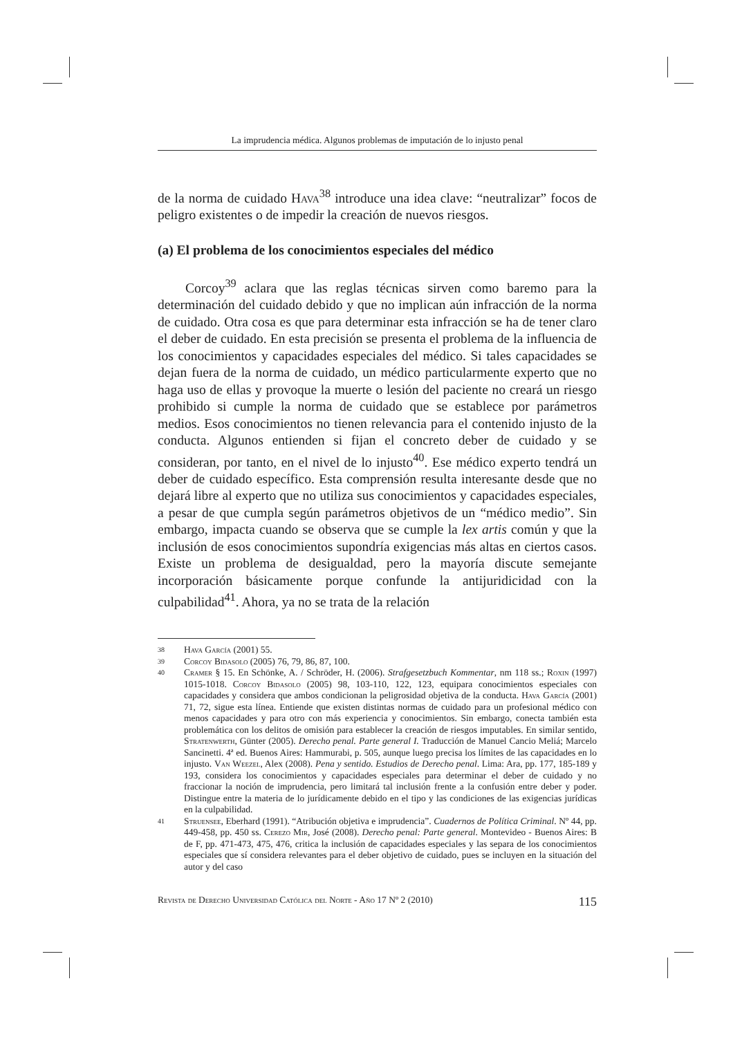La imprudencia médica. Algunos problemas de imputación de lo injusto penal
de la norma de cuidado Hava<sup>38</sup> introduce una idea clave: “neutralizar” focos de peligro existentes o de impedir la creación de nuevos riesgos.
(a) El problema de los conocimientos especiales del médico
Corcoy<sup>39</sup> aclara que las reglas técnicas sirven como baremo para la determinación del cuidado debido y que no implican aún infracción de la norma de cuidado. Otra cosa es que para determinar esta infracción se ha de tener claro el deber de cuidado. En esta precisión se presenta el problema de la influencia de los conocimientos y capacidades especiales del médico. Si tales capacidades se dejan fuera de la norma de cuidado, un médico particularmente experto que no haga uso de ellas y provoque la muerte o lesión del paciente no creará un riesgo prohibido si cumple la norma de cuidado que se establece por parámetros medios. Esos conocimientos no tienen relevancia para el contenido injusto de la conducta. Algunos entienden si fijan el concreto deber de cuidado y se consideran, por tanto, en el nivel de lo injusto<sup>40</sup>. Ese médico experto tendrá un deber de cuidado específico. Esta comprensión resulta interesante desde que no dejará libre al experto que no utiliza sus conocimientos y capacidades especiales, a pesar de que cumpla según parámetros objetivos de un “médico medio”. Sin embargo, impacta cuando se observa que se cumple la lex artis común y que la inclusión de esos conocimientos supondría exigencias más altas en ciertos casos. Existe un problema de desigualdad, pero la mayoría discute semejante incorporación básicamente porque confunde la antijuridicidad con la culpabilidad<sup>41</sup>. Ahora, ya no se trata de la relación
38 Hava García (2001) 55.
39 Corcoy Bidasolo (2005) 76, 79, 86, 87, 100.
40 Cramer § 15. En Schönke, A. / Schröder, H. (2006). Strafgesetzbuch Kommentar, nm 118 ss.; Roxin (1997) 1015-1018. Corcoy Bidasolo (2005) 98, 103-110, 122, 123, equipara conocimientos especiales con capacidades y considera que ambos condicionan la peligrosidad objetiva de la conducta. Hava García (2001) 71, 72, sigue esta línea. Entiende que existen distintas normas de cuidado para un profesional médico con menos capacidades y para otro con más experiencia y conocimientos. Sin embargo, conecta también esta problemática con los delitos de omisión para establecer la creación de riesgos imputables. En similar sentido, Stratenwerth, Günter (2005). Derecho penal. Parte general I. Traducción de Manuel Cancio Meliá; Marcelo Sancinetti. 4ª ed. Buenos Aires: Hammurabi, p. 505, aunque luego precisa los límites de las capacidades en lo injusto. Van Weezel, Alex (2008). Pena y sentido. Estudios de Derecho penal. Lima: Ara, pp. 177, 185-189 y 193, considera los conocimientos y capacidades especiales para determinar el deber de cuidado y no fraccionar la noción de imprudencia, pero limitará tal inclusión frente a la confusión entre deber y poder. Distingue entre la materia de lo jurídicamente debido en el tipo y las condiciones de las exigencias jurídicas en la culpabilidad.
41 Struensee, Eberhard (1991). “Atribución objetiva e imprudencia”. Cuadernos de Política Criminal. Nº 44, pp. 449-458, pp. 450 ss. Cerezo Mir, José (2008). Derecho penal: Parte general. Montevideo - Buenos Aires: B de F, pp. 471-473, 475, 476, critica la inclusión de capacidades especiales y las separa de los conocimientos especiales que sí considera relevantes para el deber objetivo de cuidado, pues se incluyen en la situación del autor y del caso
Revista de Derecho Universidad Católica del Norte - Año 17 Nº 2 (2010) 115